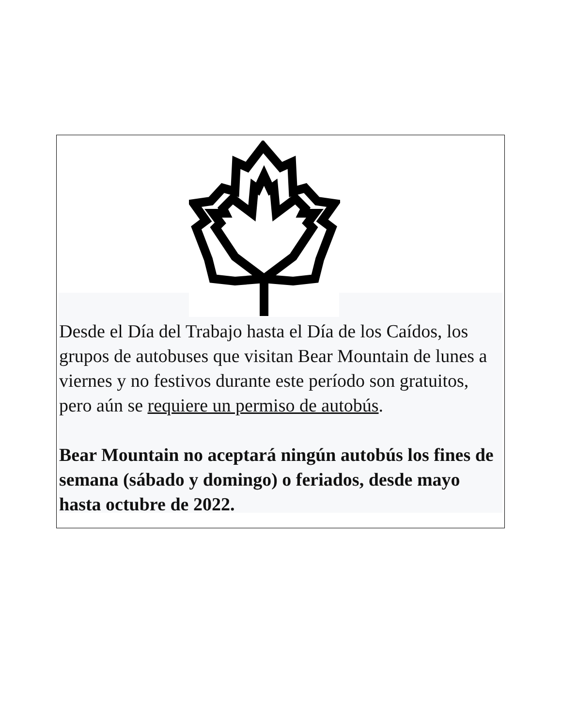Desde el Día del Trabajo hasta el Día de los Caídos, los grupos de autobuses que visitan Bear Mountain de lunes a viernes y no festivos durante este período son gratuitos, pero aún se requiere un permiso de autobús.
Bear Mountain no aceptará ningún autobús los fines de semana (sábado y domingo) o feriados, desde mayo hasta octubre de 2022.